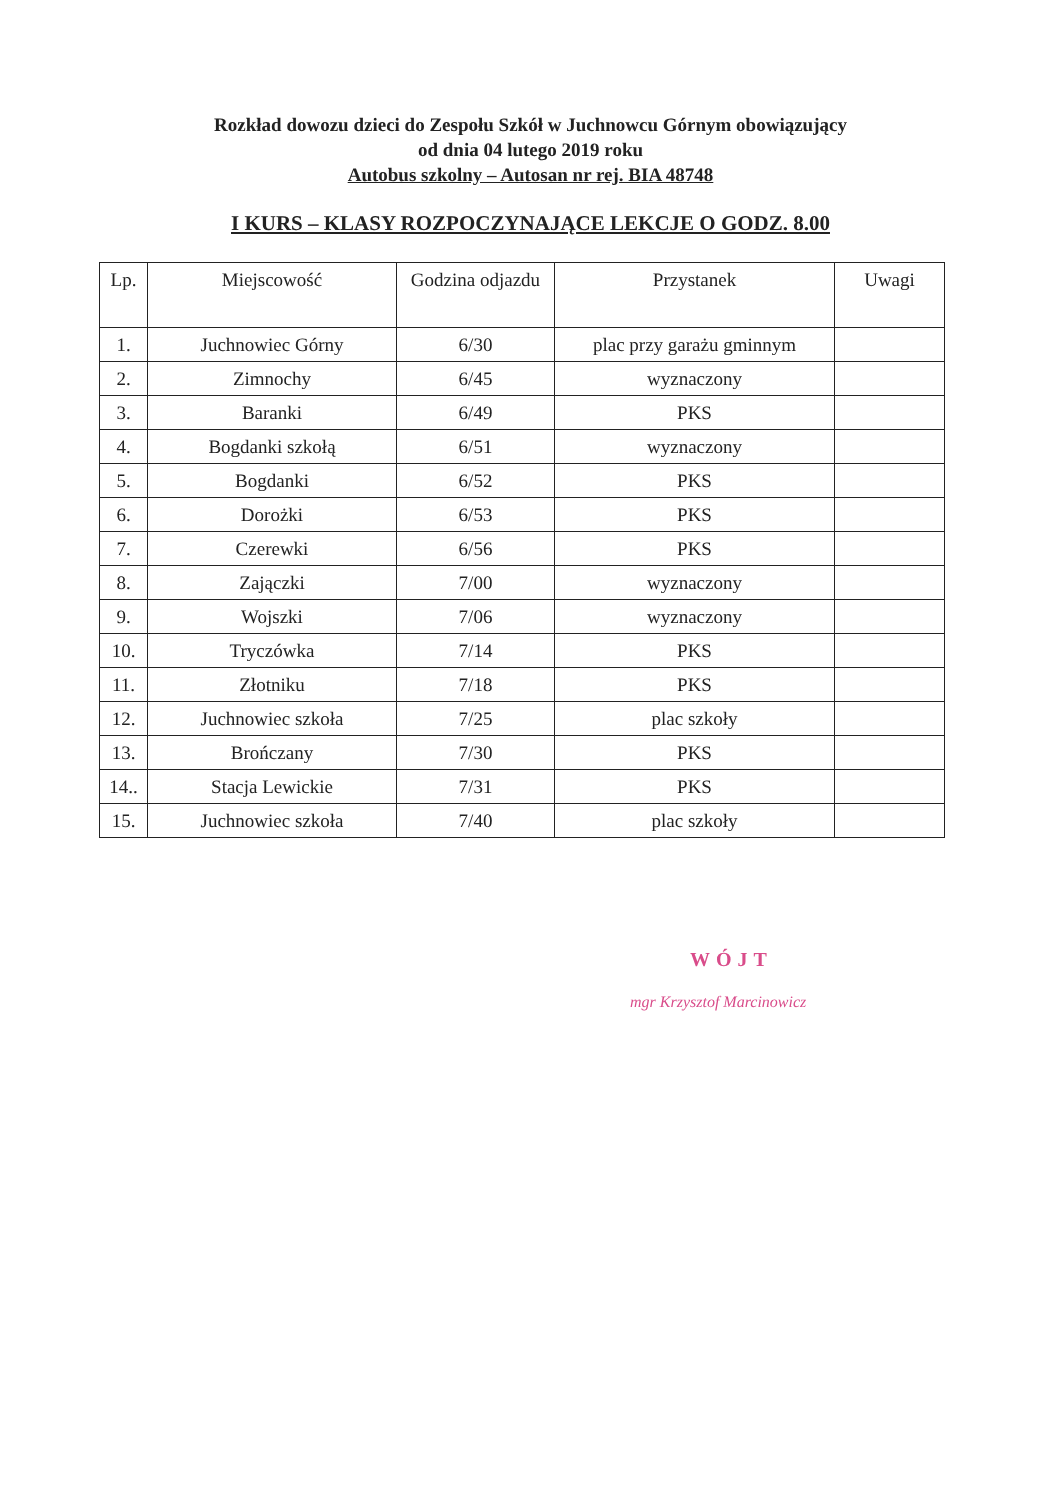Rozkład dowozu dzieci do Zespołu Szkół w Juchnowcu Górnym obowiązujący
od dnia 04 lutego 2019 roku
Autobus szkolny – Autosan nr rej. BIA 48748
I KURS – KLASY ROZPOCZYNAJĄCE LEKCJE O GODZ. 8.00
| Lp. | Miejscowość | Godzina odjazdu | Przystanek | Uwagi |
| --- | --- | --- | --- | --- |
| 1. | Juchnowiec Górny | 6/30 | plac przy garażu gminnym | |
| 2. | Zimnochy | 6/45 | wyznaczony | |
| 3. | Baranki | 6/49 | PKS | |
| 4. | Bogdanki szkołą | 6/51 | wyznaczony | |
| 5. | Bogdanki | 6/52 | PKS | |
| 6. | Dorożki | 6/53 | PKS | |
| 7. | Czerewki | 6/56 | PKS | |
| 8. | Zajączki | 7/00 | wyznaczony | |
| 9. | Wojszki | 7/06 | wyznaczony | |
| 10. | Tryczówka | 7/14 | PKS | |
| 11. | Złotniku | 7/18 | PKS | |
| 12. | Juchnowiec szkoła | 7/25 | plac szkoły | |
| 13. | Brończany | 7/30 | PKS | |
| 14.. | Stacja Lewickie | 7/31 | PKS | |
| 15. | Juchnowiec szkoła | 7/40 | plac szkoły | |
WÓJT
mgr Krzysztof Marcinowicz